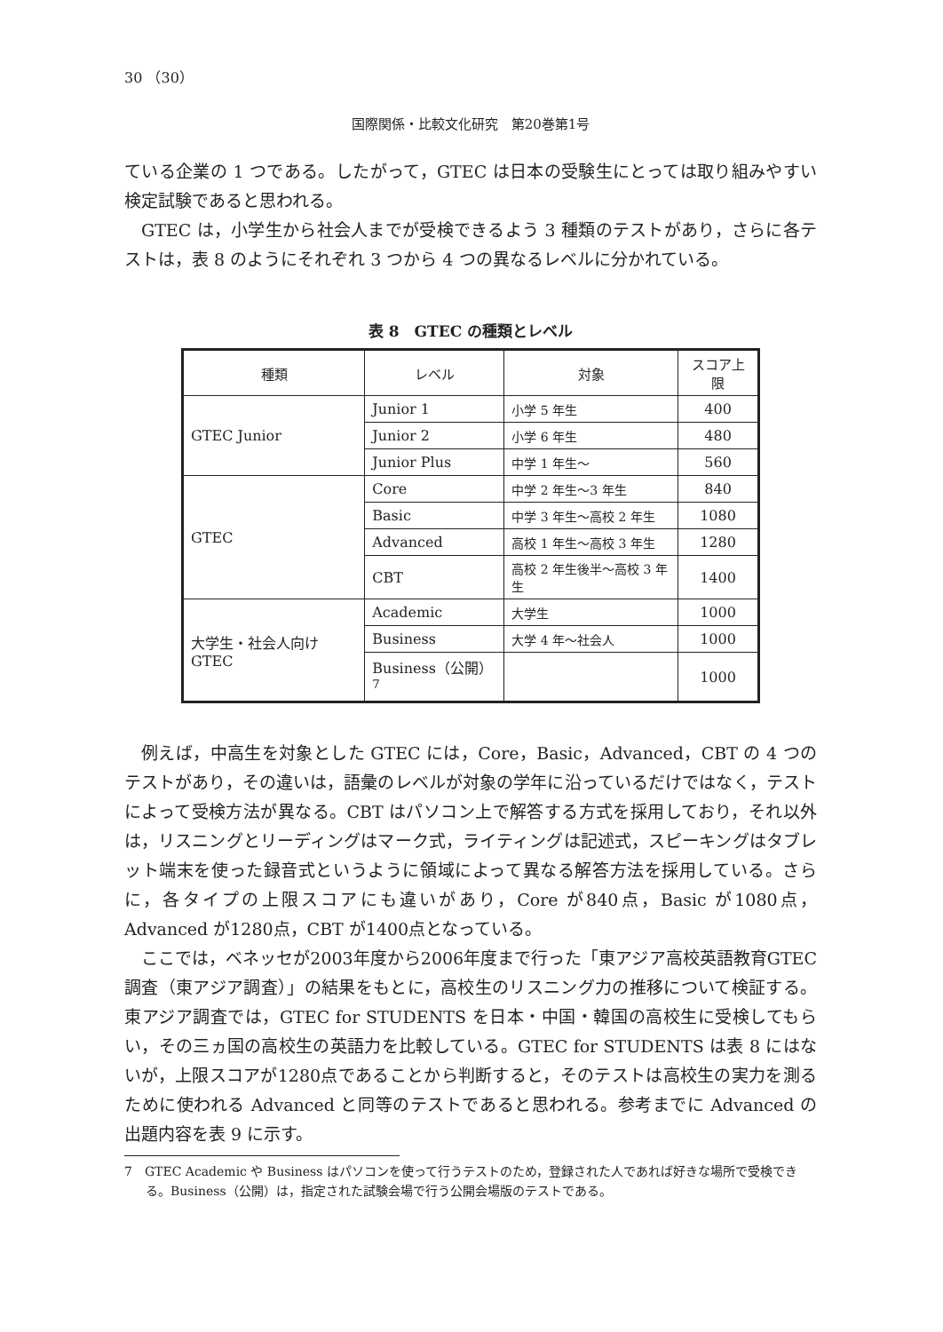30 （30）
国際関係・比較文化研究　第20巻第1号
ている企業の 1 つである。したがって，GTEC は日本の受験生にとっては取り組みやすい検定試験であると思われる。
GTEC は，小学生から社会人までが受検できるよう 3 種類のテストがあり，さらに各テストは，表 8 のようにそれぞれ 3 つから 4 つの異なるレベルに分かれている。
表 8　GTEC の種類とレベル
| 種類 | レベル | 対象 | スコア上限 |
| --- | --- | --- | --- |
| GTEC Junior | Junior 1 | 小学 5 年生 | 400 |
| | Junior 2 | 小学 6 年生 | 480 |
| | Junior Plus | 中学 1 年生～ | 560 |
| GTEC | Core | 中学 2 年生～3 年生 | 840 |
| | Basic | 中学 3 年生～高校 2 年生 | 1080 |
| | Advanced | 高校 1 年生～高校 3 年生 | 1280 |
| | CBT | 高校 2 年生後半～高校 3 年生 | 1400 |
| 大学生・社会人向け GTEC | Academic | 大学生 | 1000 |
| | Business | 大学 4 年～社会人 | 1000 |
| | Business（公開）<sup>7</sup> | | 1000 |
例えば，中高生を対象とした GTEC には，Core，Basic，Advanced，CBT の 4 つのテストがあり，その違いは，語彙のレベルが対象の学年に沿っているだけではなく，テストによって受検方法が異なる。CBT はパソコン上で解答する方式を採用しており，それ以外は，リスニングとリーディングはマーク式，ライティングは記述式，スピーキングはタブレット端末を使った録音式というように領域によって異なる解答方法を採用している。さらに，各タイプの上限スコアにも違いがあり，Core が840点，Basic が1080点，Advanced が1280点，CBT が1400点となっている。
ここでは，ベネッセが2003年度から2006年度まで行った「東アジア高校英語教育GTEC 調査（東アジア調査）」の結果をもとに，高校生のリスニング力の推移について検証する。東アジア調査では，GTEC for STUDENTS を日本・中国・韓国の高校生に受検してもらい，その三ヵ国の高校生の英語力を比較している。GTEC for STUDENTS は表 8 にはないが，上限スコアが1280点であることから判断すると，そのテストは高校生の実力を測るために使われる Advanced と同等のテストであると思われる。参考までに Advanced の出題内容を表 9 に示す。
7　GTEC Academic や Business はパソコンを使って行うテストのため，登録された人であれば好きな場所で受検できる。Business（公開）は，指定された試験会場で行う公開会場版のテストである。